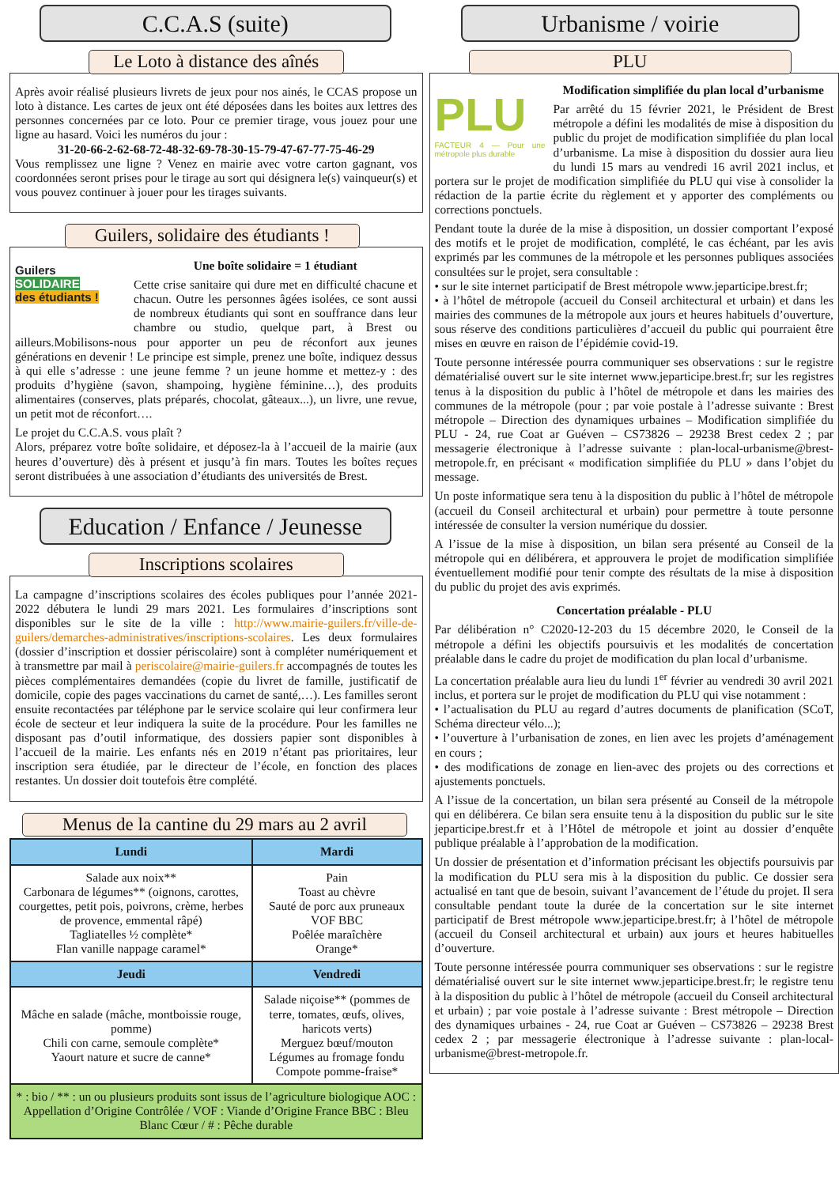C.C.A.S (suite)
Le Loto à distance des aînés
Après avoir réalisé plusieurs livrets de jeux pour nos ainés, le CCAS propose un loto à distance. Les cartes de jeux ont été déposées dans les boites aux lettres des personnes concernées par ce loto. Pour ce premier tirage, vous jouez pour une ligne au hasard. Voici les numéros du jour :
31-20-66-2-62-68-72-48-32-69-78-30-15-79-47-67-77-75-46-29
Vous remplissez une ligne ? Venez en mairie avec votre carton gagnant, vos coordonnées seront prises pour le tirage au sort qui désignera le(s) vainqueur(s) et vous pouvez continuer à jouer pour les tirages suivants.
Guilers, solidaire des étudiants !
Guilers
SOLIDAIRE
des étudiants !
Une boîte solidaire = 1 étudiant
Cette crise sanitaire qui dure met en difficulté chacune et chacun. Outre les personnes âgées isolées, ce sont aussi de nombreux étudiants qui sont en souffrance dans leur chambre ou studio, quelque part, à Brest ou ailleurs.Mobilisons-nous pour apporter un peu de réconfort aux jeunes générations en devenir ! Le principe est simple, prenez une boîte, indiquez dessus à qui elle s’adresse : une jeune femme ? un jeune homme et mettez-y : des produits d’hygiène (savon, shampoing, hygiène féminine…), des produits alimentaires (conserves, plats préparés, chocolat, gâteaux...), un livre, une revue, un petit mot de réconfort….
Le projet du C.C.A.S. vous plaît ?
Alors, préparez votre boîte solidaire, et déposez-la à l’accueil de la mairie (aux heures d’ouverture) dès à présent et jusqu’à fin mars. Toutes les boîtes reçues seront distribuées à une association d’étudiants des universités de Brest.
Education / Enfance / Jeunesse
Inscriptions scolaires
La campagne d’inscriptions scolaires des écoles publiques pour l’année 2021-2022 débutera le lundi 29 mars 2021. Les formulaires d’inscriptions sont disponibles sur le site de la ville : http://www.mairie-guilers.fr/ville-de-guilers/demarches-administratives/inscriptions-scolaires. Les deux formulaires (dossier d’inscription et dossier périscolaire) sont à compléter numériquement et à transmettre par mail à periscolaire@mairie-guilers.fr accompagnés de toutes les pièces complémentaires demandées (copie du livret de famille, justificatif de domicile, copie des pages vaccinations du carnet de santé,…). Les familles seront ensuite recontactées par téléphone par le service scolaire qui leur confirmera leur école de secteur et leur indiquera la suite de la procédure. Pour les familles ne disposant pas d’outil informatique, des dossiers papier sont disponibles à l’accueil de la mairie. Les enfants nés en 2019 n’étant pas prioritaires, leur inscription sera étudiée, par le directeur de l’école, en fonction des places restantes. Un dossier doit toutefois être complété.
Menus de la cantine du 29 mars au 2 avril
| Lundi | Mardi |
| --- | --- |
| Salade aux noix** Carbonara de légumes** (oignons, carottes, courgettes, petit pois, poivrons, crème, herbes de provence, emmental râpé) Tagliatelles ½ complète* Flan vanille nappage caramel* | Pain Toast au chèvre Sauté de porc aux pruneaux VOF BBC Poêlée maraîchère Orange* |
| Jeudi | Vendredi |
| Mâche en salade (mâche, montboissie rouge, pomme) Chili con carne, semoule complète* Yaourt nature et sucre de canne* | Salade niçoise** (pommes de terre, tomates, œufs, olives, haricots verts) Merguez bœuf/mouton Légumes au fromage fondu Compote pomme-fraise* |
| * : bio / ** : un ou plusieurs produits sont issus de l’agriculture biologique AOC : Appellation d’Origine Contrôlée / VOF : Viande d’Origine France BBC : Bleu Blanc Cœur / # : Pêche durable | |
Urbanisme / voirie
PLU
PLU
FACTEUR 4 — Pour une métropole plus durable
Modification simplifiée du plan local d’urbanisme
Par arrêté du 15 février 2021, le Président de Brest métropole a défini les modalités de mise à disposition du public du projet de modification simplifiée du plan local d’urbanisme. La mise à disposition du dossier aura lieu du lundi 15 mars au vendredi 16 avril 2021 inclus, et portera sur le projet de modification simplifiée du PLU qui vise à consolider la rédaction de la partie écrite du règlement et y apporter des compléments ou corrections ponctuels.
Pendant toute la durée de la mise à disposition, un dossier comportant l’exposé des motifs et le projet de modification, complété, le cas échéant, par les avis exprimés par les communes de la métropole et les personnes publiques associées consultées sur le projet, sera consultable :
• sur le site internet participatif de Brest métropole www.jeparticipe.brest.fr;
• à l’hôtel de métropole (accueil du Conseil architectural et urbain) et dans les mairies des communes de la métropole aux jours et heures habituels d’ouverture, sous réserve des conditions particulières d’accueil du public qui pourraient être mises en œuvre en raison de l’épidémie covid-19.
Toute personne intéressée pourra communiquer ses observations : sur le registre dématérialisé ouvert sur le site internet www.jeparticipe.brest.fr; sur les registres tenus à la disposition du public à l’hôtel de métropole et dans les mairies des communes de la métropole (pour ; par voie postale à l’adresse suivante : Brest métropole – Direction des dynamiques urbaines – Modification simplifiée du PLU - 24, rue Coat ar Guéven – CS73826 – 29238 Brest cedex 2 ; par messagerie électronique à l’adresse suivante : plan-local-urbanisme@brest-metropole.fr, en précisant « modification simplifiée du PLU » dans l’objet du message.
Un poste informatique sera tenu à la disposition du public à l’hôtel de métropole (accueil du Conseil architectural et urbain) pour permettre à toute personne intéressée de consulter la version numérique du dossier.
A l’issue de la mise à disposition, un bilan sera présenté au Conseil de la métropole qui en délibérera, et approuvera le projet de modification simplifiée éventuellement modifié pour tenir compte des résultats de la mise à disposition du public du projet des avis exprimés.
Concertation préalable - PLU
Par délibération n° C2020-12-203 du 15 décembre 2020, le Conseil de la métropole a défini les objectifs poursuivis et les modalités de concertation préalable dans le cadre du projet de modification du plan local d’urbanisme.
La concertation préalable aura lieu du lundi 1<sup>er</sup> février au vendredi 30 avril 2021 inclus, et portera sur le projet de modification du PLU qui vise notamment :
• l’actualisation du PLU au regard d’autres documents de planification (SCoT, Schéma directeur vélo...);
• l’ouverture à l’urbanisation de zones, en lien avec les projets d’aménagement en cours ;
• des modifications de zonage en lien-avec des projets ou des corrections et ajustements ponctuels.
A l’issue de la concertation, un bilan sera présenté au Conseil de la métropole qui en délibérera. Ce bilan sera ensuite tenu à la disposition du public sur le site jeparticipe.brest.fr et à l’Hôtel de métropole et joint au dossier d’enquête publique préalable à l’approbation de la modification.
Un dossier de présentation et d’information précisant les objectifs poursuivis par la modification du PLU sera mis à la disposition du public. Ce dossier sera actualisé en tant que de besoin, suivant l’avancement de l’étude du projet. Il sera consultable pendant toute la durée de la concertation sur le site internet participatif de Brest métropole www.jeparticipe.brest.fr; à l’hôtel de métropole (accueil du Conseil architectural et urbain) aux jours et heures habituelles d’ouverture.
Toute personne intéressée pourra communiquer ses observations : sur le registre dématérialisé ouvert sur le site internet www.jeparticipe.brest.fr; le registre tenu à la disposition du public à l’hôtel de métropole (accueil du Conseil architectural et urbain) ; par voie postale à l’adresse suivante : Brest métropole – Direction des dynamiques urbaines - 24, rue Coat ar Guéven – CS73826 – 29238 Brest cedex 2 ; par messagerie électronique à l’adresse suivante : plan-local-urbanisme@brest-metropole.fr.